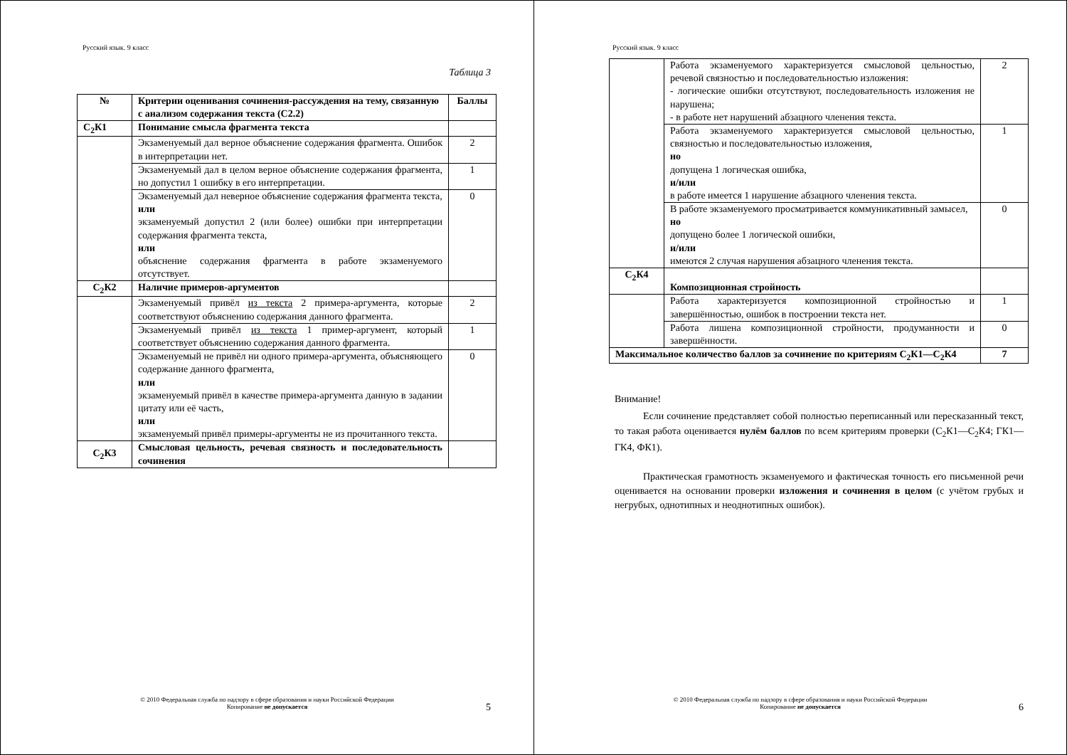Русский язык. 9 класс
Таблица 3
| № | Критерии оценивания сочинения-рассуждения на тему, связанную с анализом содержания текста (С2.2) | Баллы |
| --- | --- | --- |
| С<sub>2</sub>К1 | Понимание смысла фрагмента текста | |
| | Экзаменуемый дал верное объяснение содержания фрагмента. Ошибок в интерпретации нет. | 2 |
| | Экзаменуемый дал в целом верное объяснение содержания фрагмента, но допустил 1 ошибку в его интерпретации. | 1 |
| | Экзаменуемый дал неверное объяснение содержания фрагмента текста, или экзаменуемый допустил 2 (или более) ошибки при интерпретации содержания фрагмента текста, или объяснение содержания фрагмента в работе экзаменуемого отсутствует. | 0 |
| С<sub>2</sub>К2 | Наличие примеров-аргументов | |
| | Экзаменуемый привёл из текста 2 примера-аргумента, которые соответствуют объяснению содержания данного фрагмента. | 2 |
| | Экзаменуемый привёл из текста 1 пример-аргумент, который соответствует объяснению содержания данного фрагмента. | 1 |
| | Экзаменуемый не привёл ни одного примера-аргумента, объясняющего содержание данного фрагмента, или экзаменуемый привёл в качестве примера-аргумента данную в задании цитату или её часть, или экзаменуемый привёл примеры-аргументы не из прочитанного текста. | 0 |
| С<sub>2</sub>К3 | Смысловая цельность, речевая связность и последовательность сочинения | |
© 2010 Федеральная служба по надзору в сфере образования и науки Российской Федерации
Копирование не допускается
5
Русский язык. 9 класс
| | Работа экзаменуемого характеризуется смысловой цельностью, речевой связностью и последовательностью изложения: - логические ошибки отсутствуют, последовательность изложения не нарушена; - в работе нет нарушений абзацного членения текста. | 2 |
| | Работа экзаменуемого характеризуется смысловой цельностью, связностью и последовательностью изложения, но допущена 1 логическая ошибка, и/или в работе имеется 1 нарушение абзацного членения текста. | 1 |
| | В работе экзаменуемого просматривается коммуникативный замысел, но допущено более 1 логической ошибки, и/или имеются 2 случая нарушения абзацного членения текста. | 0 |
| С<sub>2</sub>К4 | Композиционная стройность | |
| | Работа характеризуется композиционной стройностью и завершённостью, ошибок в построении текста нет. | 1 |
| | Работа лишена композиционной стройности, продуманности и завершённости. | 0 |
| Максимальное количество баллов за сочинение по критериям С<sub>2</sub>К1—С<sub>2</sub>К4 | | 7 |
Внимание!
Если сочинение представляет собой полностью переписанный или пересказанный текст, то такая работа оценивается нулём баллов по всем критериям проверки (С<sub>2</sub>К1—С<sub>2</sub>К4; ГК1—ГК4, ФК1).
Практическая грамотность экзаменуемого и фактическая точность его письменной речи оценивается на основании проверки изложения и сочинения в целом (с учётом грубых и негрубых, однотипных и неоднотипных ошибок).
© 2010 Федеральная служба по надзору в сфере образования и науки Российской Федерации
Копирование не допускается
6